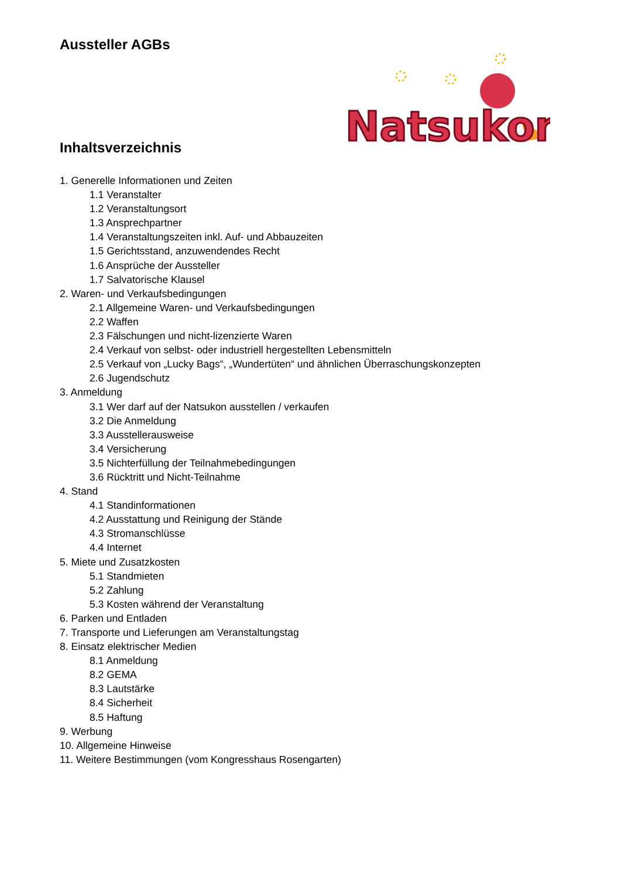Aussteller AGBs
Natsukon
Inhaltsverzeichnis
1. Generelle Informationen und Zeiten
1.1 Veranstalter
1.2 Veranstaltungsort
1.3 Ansprechpartner
1.4 Veranstaltungszeiten inkl. Auf- und Abbauzeiten
1.5 Gerichtsstand, anzuwendendes Recht
1.6 Ansprüche der Aussteller
1.7 Salvatorische Klausel
2. Waren- und Verkaufsbedingungen
2.1 Allgemeine Waren- und Verkaufsbedingungen
2.2 Waffen
2.3 Fälschungen und nicht-lizenzierte Waren
2.4 Verkauf von selbst- oder industriell hergestellten Lebensmitteln
2.5 Verkauf von „Lucky Bags“, „Wundertüten“ und ähnlichen Überraschungskonzepten
2.6 Jugendschutz
3. Anmeldung
3.1 Wer darf auf der Natsukon ausstellen / verkaufen
3.2 Die Anmeldung
3.3 Ausstellerausweise
3.4 Versicherung
3.5 Nichterfüllung der Teilnahmebedingungen
3.6 Rücktritt und Nicht-Teilnahme
4. Stand
4.1 Standinformationen
4.2 Ausstattung und Reinigung der Stände
4.3 Stromanschlüsse
4.4 Internet
5. Miete und Zusatzkosten
5.1 Standmieten
5.2 Zahlung
5.3 Kosten während der Veranstaltung
6. Parken und Entladen
7. Transporte und Lieferungen am Veranstaltungstag
8. Einsatz elektrischer Medien
8.1 Anmeldung
8.2 GEMA
8.3 Lautstärke
8.4 Sicherheit
8.5 Haftung
9. Werbung
10. Allgemeine Hinweise
11. Weitere Bestimmungen (vom Kongresshaus Rosengarten)